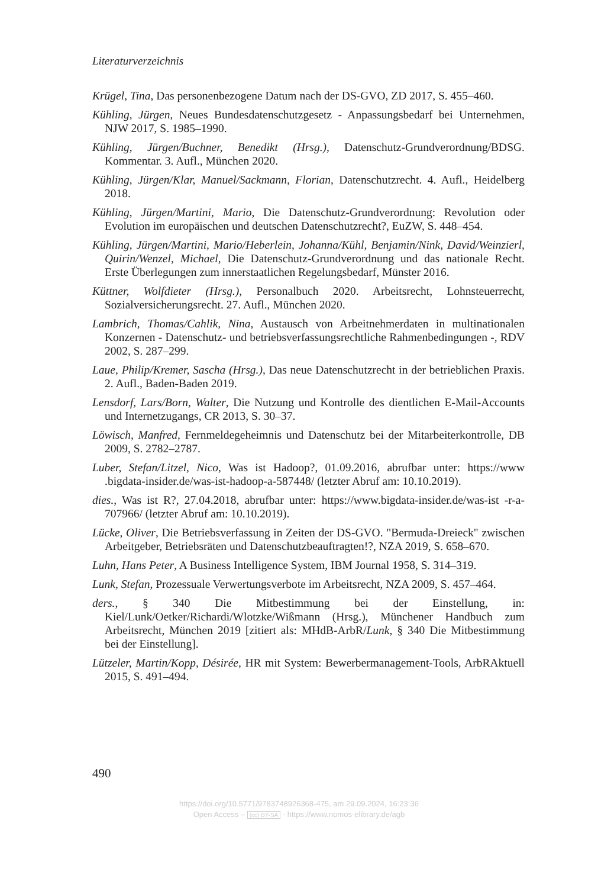Literaturverzeichnis
Krügel, Tina, Das personenbezogene Datum nach der DS-GVO, ZD 2017, S. 455–460.
Kühling, Jürgen, Neues Bundesdatenschutzgesetz - Anpassungsbedarf bei Unternehmen, NJW 2017, S. 1985–1990.
Kühling, Jürgen/Buchner, Benedikt (Hrsg.), Datenschutz-Grundverordnung/BDSG. Kommentar. 3. Aufl., München 2020.
Kühling, Jürgen/Klar, Manuel/Sackmann, Florian, Datenschutzrecht. 4. Aufl., Heidelberg 2018.
Kühling, Jürgen/Martini, Mario, Die Datenschutz-Grundverordnung: Revolution oder Evolution im europäischen und deutschen Datenschutzrecht?, EuZW, S. 448–454.
Kühling, Jürgen/Martini, Mario/Heberlein, Johanna/Kühl, Benjamin/Nink, David/Weinzierl, Quirin/Wenzel, Michael, Die Datenschutz-Grundverordnung und das nationale Recht. Erste Überlegungen zum innerstaatlichen Regelungsbedarf, Münster 2016.
Küttner, Wolfdieter (Hrsg.), Personalbuch 2020. Arbeitsrecht, Lohnsteuerrecht, Sozialversicherungsrecht. 27. Aufl., München 2020.
Lambrich, Thomas/Cahlik, Nina, Austausch von Arbeitnehmerdaten in multinationalen Konzernen - Datenschutz- und betriebsverfassungsrechtliche Rahmenbedingungen -, RDV 2002, S. 287–299.
Laue, Philip/Kremer, Sascha (Hrsg.), Das neue Datenschutzrecht in der betrieblichen Praxis. 2. Aufl., Baden-Baden 2019.
Lensdorf, Lars/Born, Walter, Die Nutzung und Kontrolle des dientlichen E-Mail-Accounts und Internetzugangs, CR 2013, S. 30–37.
Löwisch, Manfred, Fernmeldegeheimnis und Datenschutz bei der Mitarbeiterkontrolle, DB 2009, S. 2782–2787.
Luber, Stefan/Litzel, Nico, Was ist Hadoop?, 01.09.2016, abrufbar unter: https://www .bigdata-insider.de/was-ist-hadoop-a-587448/ (letzter Abruf am: 10.10.2019).
dies., Was ist R?, 27.04.2018, abrufbar unter: https://www.bigdata-insider.de/was-ist -r-a-707966/ (letzter Abruf am: 10.10.2019).
Lücke, Oliver, Die Betriebsverfassung in Zeiten der DS-GVO. "Bermuda-Dreieck" zwischen Arbeitgeber, Betriebsräten und Datenschutzbeauftragten!?, NZA 2019, S. 658–670.
Luhn, Hans Peter, A Business Intelligence System, IBM Journal 1958, S. 314–319.
Lunk, Stefan, Prozessuale Verwertungsverbote im Arbeitsrecht, NZA 2009, S. 457–464.
ders., § 340 Die Mitbestimmung bei der Einstellung, in: Kiel/Lunk/Oetker/Richardi/Wlotzke/Wißmann (Hrsg.), Münchener Handbuch zum Arbeitsrecht, München 2019 [zitiert als: MHdB-ArbR/Lunk, § 340 Die Mitbestimmung bei der Einstellung].
Lützeler, Martin/Kopp, Désirée, HR mit System: Bewerbermanagement-Tools, ArbRAktuell 2015, S. 491–494.
490
https://doi.org/10.5771/9783748926368-475, am 29.09.2024, 16:23:36
Open Access – (cc) BY-SA - https://www.nomos-elibrary.de/agb